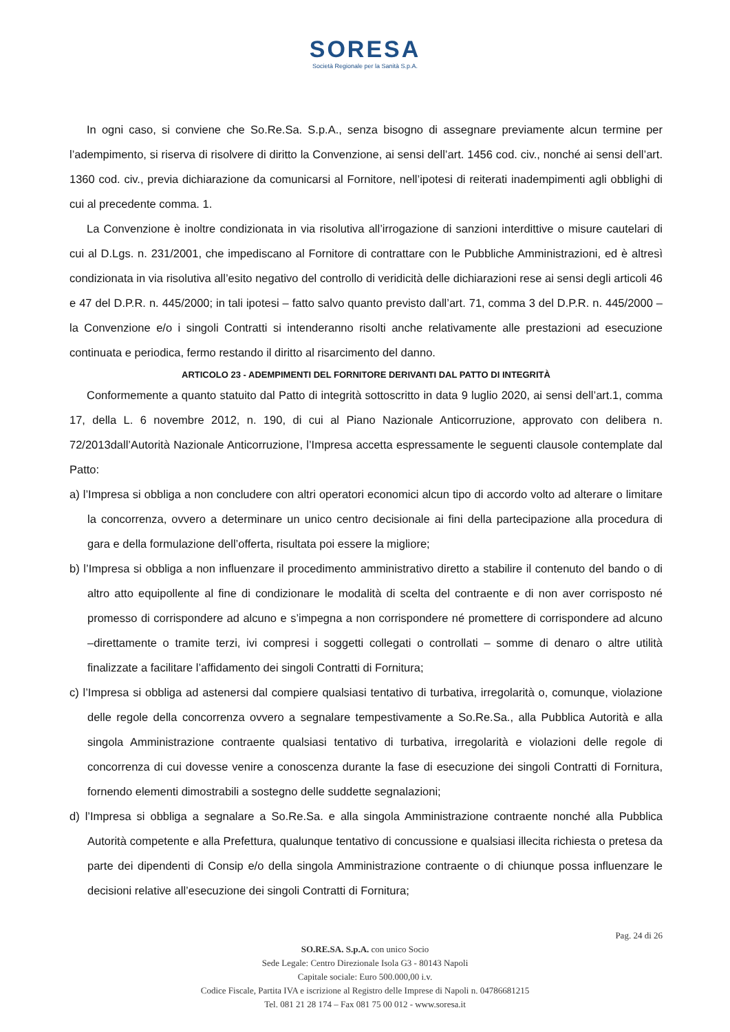SORESA
Società Regionale per la Sanità S.p.A.
In ogni caso, si conviene che So.Re.Sa. S.p.A., senza bisogno di assegnare previamente alcun termine per l’adempimento, si riserva di risolvere di diritto la Convenzione, ai sensi dell’art. 1456 cod. civ., nonché ai sensi dell’art. 1360 cod. civ., previa dichiarazione da comunicarsi al Fornitore, nell’ipotesi di reiterati inadempimenti agli obblighi di cui al precedente comma. 1.
La Convenzione è inoltre condizionata in via risolutiva all’irrogazione di sanzioni interdittive o misure cautelari di cui al D.Lgs. n. 231/2001, che impediscano al Fornitore di contrattare con le Pubbliche Amministrazioni, ed è altresì condizionata in via risolutiva all’esito negativo del controllo di veridicità delle dichiarazioni rese ai sensi degli articoli 46 e 47 del D.P.R. n. 445/2000; in tali ipotesi – fatto salvo quanto previsto dall’art. 71, comma 3 del D.P.R. n. 445/2000 – la Convenzione e/o i singoli Contratti si intenderanno risolti anche relativamente alle prestazioni ad esecuzione continuata e periodica, fermo restando il diritto al risarcimento del danno.
ARTICOLO 23 - ADEMPIMENTI DEL FORNITORE DERIVANTI DAL PATTO DI INTEGRITÀ
Conformemente a quanto statuito dal Patto di integrità sottoscritto in data 9 luglio 2020, ai sensi dell’art.1, comma 17, della L. 6 novembre 2012, n. 190, di cui al Piano Nazionale Anticorruzione, approvato con delibera n. 72/2013dall’Autorità Nazionale Anticorruzione, l’Impresa accetta espressamente le seguenti clausole contemplate dal Patto:
a) l’Impresa si obbliga a non concludere con altri operatori economici alcun tipo di accordo volto ad alterare o limitare la concorrenza, ovvero a determinare un unico centro decisionale ai fini della partecipazione alla procedura di gara e della formulazione dell’offerta, risultata poi essere la migliore;
b) l’Impresa si obbliga a non influenzare il procedimento amministrativo diretto a stabilire il contenuto del bando o di altro atto equipollente al fine di condizionare le modalità di scelta del contraente e di non aver corrisposto né promesso di corrispondere ad alcuno e s’impegna a non corrispondere né promettere di corrispondere ad alcuno –direttamente o tramite terzi, ivi compresi i soggetti collegati o controllati – somme di denaro o altre utilità finalizzate a facilitare l’affidamento dei singoli Contratti di Fornitura;
c) l’Impresa si obbliga ad astenersi dal compiere qualsiasi tentativo di turbativa, irregolarità o, comunque, violazione delle regole della concorrenza ovvero a segnalare tempestivamente a So.Re.Sa., alla Pubblica Autorità e alla singola Amministrazione contraente qualsiasi tentativo di turbativa, irregolarità e violazioni delle regole di concorrenza di cui dovesse venire a conoscenza durante la fase di esecuzione dei singoli Contratti di Fornitura, fornendo elementi dimostrabili a sostegno delle suddette segnalazioni;
d) l’Impresa si obbliga a segnalare a So.Re.Sa. e alla singola Amministrazione contraente nonché alla Pubblica Autorità competente e alla Prefettura, qualunque tentativo di concussione e qualsiasi illecita richiesta o pretesa da parte dei dipendenti di Consip e/o della singola Amministrazione contraente o di chiunque possa influenzare le decisioni relative all’esecuzione dei singoli Contratti di Fornitura;
Pag. 24 di 26
SO.RE.SA. S.p.A. con unico Socio
Sede Legale: Centro Direzionale Isola G3 - 80143 Napoli
Capitale sociale: Euro 500.000,00 i.v.
Codice Fiscale, Partita IVA e iscrizione al Registro delle Imprese di Napoli n. 04786681215
Tel. 081 21 28 174 – Fax 081 75 00 012 - www.soresa.it